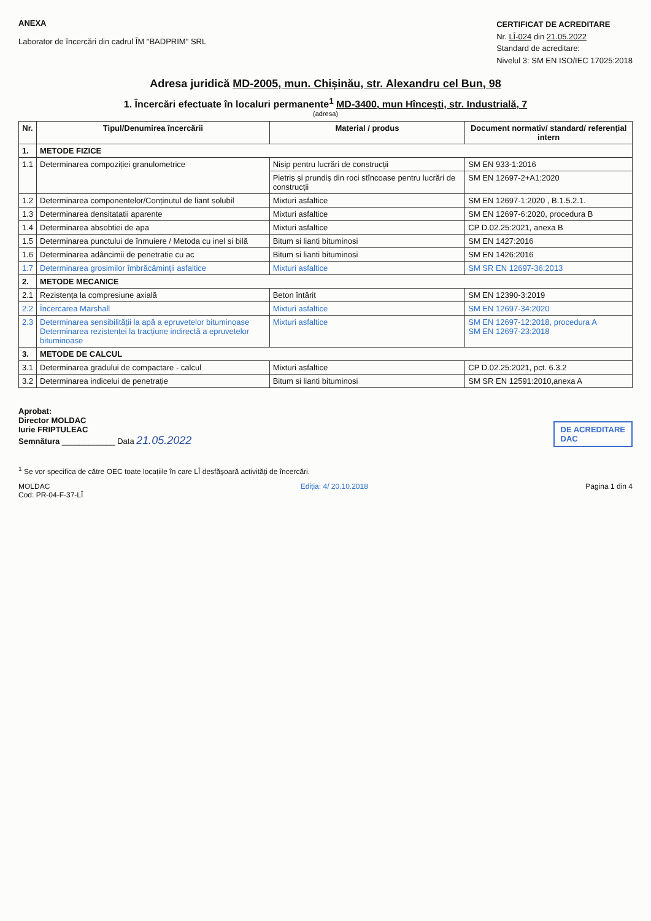ANEXA
Laborator de încercări din cadrul ÎM "BADPRIM" SRL
CERTIFICAT DE ACREDITARE
Nr. LÎ-024 din 21.05.2022
Standard de acreditare:
Nivelul 3: SM EN ISO/IEC 17025:2018
Adresa juridică MD-2005, mun. Chișinău, str. Alexandru cel Bun, 98
1. Încercări efectuate în localuri permanente<sup>1</sup> MD-3400, mun Hîncești, str. Industrială, 7
(adresa)
| Nr. | Tipul/Denumirea încercării | Material / produs | Document normativ/ standard/ referențial intern |
| --- | --- | --- | --- |
| 1. | METODE FIZICE | | |
| 1.1 | Determinarea compoziției granulometrice | Nisip pentru lucrări de construcții | SM EN 933-1:2016 |
| | | Pietriș și prundiș din roci stîncoase pentru lucrări de construcții | SM EN 12697-2+A1:2020 |
| 1.2 | Determinarea componentelor/Conținutul de liant solubil | Mixturi asfaltice | SM EN 12697-1:2020 , B.1.5.2.1. |
| 1.3 | Determinarea densitatatii aparente | Mixturi asfaltice | SM EN 12697-6:2020, procedura B |
| 1.4 | Determinarea absobtiei de apa | Mixturi asfaltice | CP D.02.25:2021, anexa B |
| 1.5 | Determinarea punctului de înmuiere / Metoda cu inel si bilă | Bitum si lianti bituminosi | SM EN 1427:2016 |
| 1.6 | Determinarea adâncimii de penetratie cu ac | Bitum si lianti bituminosi | SM EN 1426:2016 |
| 1.7 | Determinarea grosimilor îmbrăcăminții asfaltice | Mixturi asfaltice | SM SR EN 12697-36:2013 |
| 2. | METODE MECANICE | | |
| 2.1 | Rezistența la compresiune axială | Beton întărit | SM EN 12390-3:2019 |
| 2.2 | Încercarea Marshall | Mixturi asfaltice | SM EN 12697-34:2020 |
| 2.3 | Determinarea sensibilității la apă a epruvetelor bituminoase Determinarea rezistenței la tracțiune indirectă a epruvetelor bituminoase | Mixturi asfaltice | SM EN 12697-12:2018, procedura A SM EN 12697-23:2018 |
| 3. | METODE DE CALCUL | | |
| 3.1 | Determinarea gradului de compactare - calcul | Mixturi asfaltice | CP D.02.25:2021, pct. 6.3.2 |
| 3.2 | Determinarea indicelui de penetrație | Bitum si lianti bituminosi | SM SR EN 12591:2010,anexa A |
Aprobat:
Director MOLDAC
Iurie FRIPTULEAC
Semnătura ____________ Data 21.05.2022
DE ACREDITARE
DAC
<sup>1</sup> Se vor specifica de către OEC toate locațiile în care LÎ desfășoară activități de încercări.
MOLDAC
Cod: PR-04-F-37-LÎ Ediția: 4/ 20.10.2018 Pagina 1 din 4